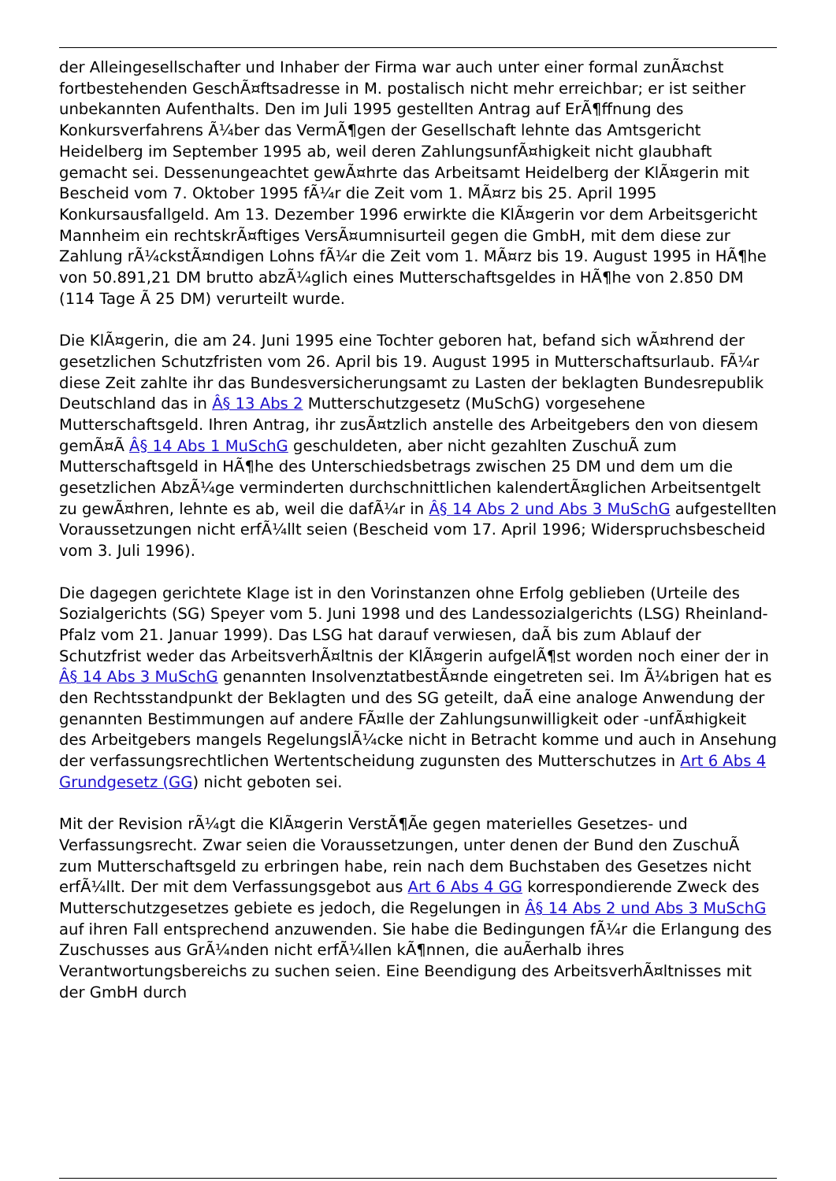der Alleingesellschafter und Inhaber der Firma war auch unter einer formal zunÃ¤chst fortbestehenden GeschÃ¤ftsadresse in M. postalisch nicht mehr erreichbar; er ist seither unbekannten Aufenthalts. Den im Juli 1995 gestellten Antrag auf ErÃ¶ffnung des Konkursverfahrens Ã¼ber das VermÃ¶gen der Gesellschaft lehnte das Amtsgericht Heidelberg im September 1995 ab, weil deren ZahlungsunfÃ¤higkeit nicht glaubhaft gemacht sei. Dessenungeachtet gewÃ¤hrte das Arbeitsamt Heidelberg der KlÃ¤gerin mit Bescheid vom 7. Oktober 1995 fÃ¼r die Zeit vom 1. MÃ¤rz bis 25. April 1995 Konkursausfallgeld. Am 13. Dezember 1996 erwirkte die KlÃ¤gerin vor dem Arbeitsgericht Mannheim ein rechtskrÃ¤ftiges VersÃ¤umnisurteil gegen die GmbH, mit dem diese zur Zahlung rÃ¼ckstÃ¤ndigen Lohns fÃ¼r die Zeit vom 1. MÃ¤rz bis 19. August 1995 in HÃ¶he von 50.891,21 DM brutto abzÃ¼glich eines Mutterschaftsgeldes in HÃ¶he von 2.850 DM (114 Tage Ã 25 DM) verurteilt wurde.
Die KlÃ¤gerin, die am 24. Juni 1995 eine Tochter geboren hat, befand sich wÃ¤hrend der gesetzlichen Schutzfristen vom 26. April bis 19. August 1995 in Mutterschaftsurlaub. FÃ¼r diese Zeit zahlte ihr das Bundesversicherungsamt zu Lasten der beklagten Bundesrepublik Deutschland das in Â§ 13 Abs 2 Mutterschutzgesetz (MuSchG) vorgesehene Mutterschaftsgeld. Ihren Antrag, ihr zusÃ¤tzlich anstelle des Arbeitgebers den von diesem gemÃ¤Ã Â§ 14 Abs 1 MuSchG geschuldeten, aber nicht gezahlten ZuschuÃ zum Mutterschaftsgeld in HÃ¶he des Unterschiedsbetrags zwischen 25 DM und dem um die gesetzlichen AbzÃ¼ge verminderten durchschnittlichen kalendertÃ¤glichen Arbeitsentgelt zu gewÃ¤hren, lehnte es ab, weil die dafÃ¼r in Â§ 14 Abs 2 und Abs 3 MuSchG aufgestellten Voraussetzungen nicht erfÃ¼llt seien (Bescheid vom 17. April 1996; Widerspruchsbescheid vom 3. Juli 1996).
Die dagegen gerichtete Klage ist in den Vorinstanzen ohne Erfolg geblieben (Urteile des Sozialgerichts (SG) Speyer vom 5. Juni 1998 und des Landessozialgerichts (LSG) Rheinland-Pfalz vom 21. Januar 1999). Das LSG hat darauf verwiesen, daÃ bis zum Ablauf der Schutzfrist weder das ArbeitsverhÃ¤ltnis der KlÃ¤gerin aufgelÃ¶st worden noch einer der in Â§ 14 Abs 3 MuSchG genannten InsolvenztatbestÃ¤nde eingetreten sei. Im Ã¼brigen hat es den Rechtsstandpunkt der Beklagten und des SG geteilt, daÃ eine analoge Anwendung der genannten Bestimmungen auf andere FÃ¤lle der Zahlungsunwilligkeit oder -unfÃ¤higkeit des Arbeitgebers mangels RegelungslÃ¼cke nicht in Betracht komme und auch in Ansehung der verfassungsrechtlichen Wertentscheidung zugunsten des Mutterschutzes in Art 6 Abs 4 Grundgesetz (GG) nicht geboten sei.
Mit der Revision rÃ¼gt die KlÃ¤gerin VerstÃ¶Ãe gegen materielles Gesetzes- und Verfassungsrecht. Zwar seien die Voraussetzungen, unter denen der Bund den ZuschuÃ zum Mutterschaftsgeld zu erbringen habe, rein nach dem Buchstaben des Gesetzes nicht erfÃ¼llt. Der mit dem Verfassungsgebot aus Art 6 Abs 4 GG korrespondierende Zweck des Mutterschutzgesetzes gebiete es jedoch, die Regelungen in Â§ 14 Abs 2 und Abs 3 MuSchG auf ihren Fall entsprechend anzuwenden. Sie habe die Bedingungen fÃ¼r die Erlangung des Zuschusses aus GrÃ¼nden nicht erfÃ¼llen kÃ¶nnen, die auÃerhalb ihres Verantwortungsbereichs zu suchen seien. Eine Beendigung des ArbeitsverhÃ¤ltnisses mit der GmbH durch